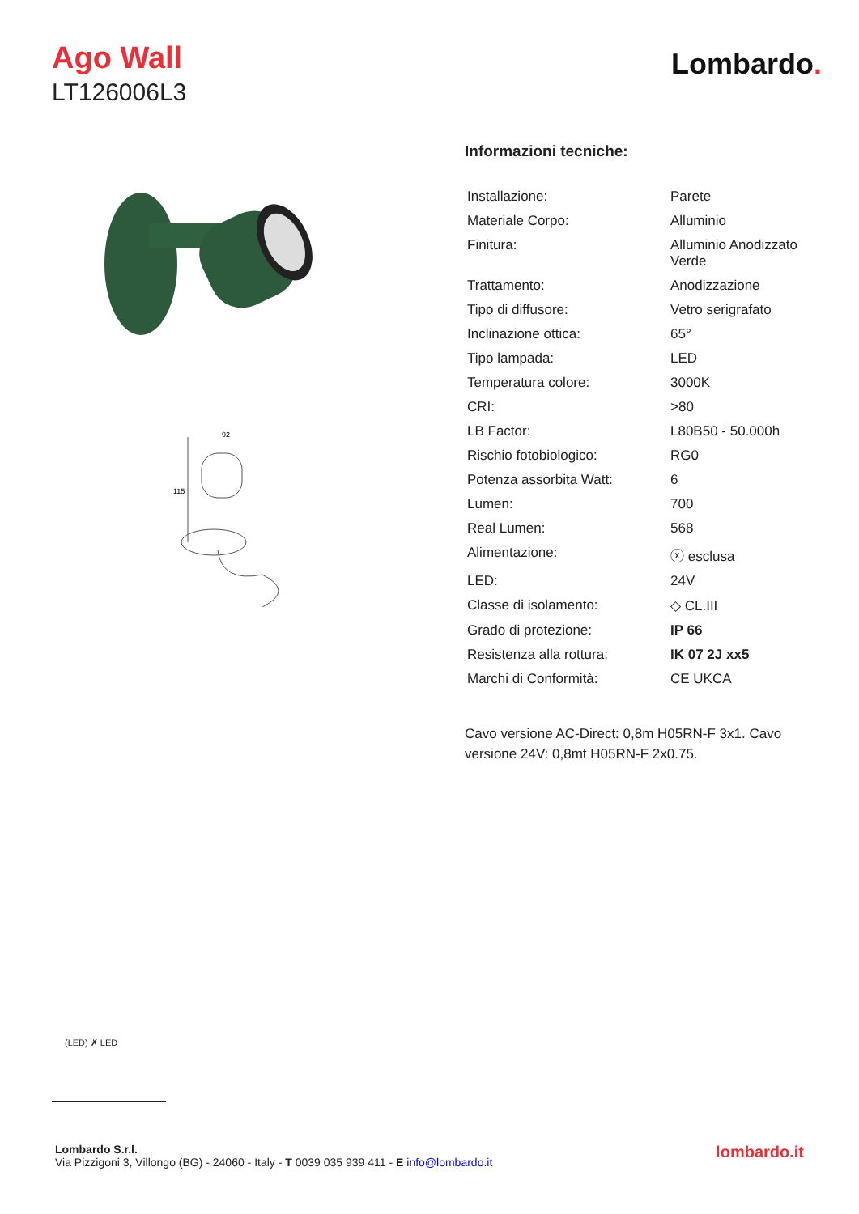Ago Wall
LT126006L3
Lombardo.
115
92
Informazioni tecniche:
| Installazione: | Parete |
| Materiale Corpo: | Alluminio |
| Finitura: | Alluminio Anodizzato Verde |
| Trattamento: | Anodizzazione |
| Tipo di diffusore: | Vetro serigrafato |
| Inclinazione ottica: | 65° |
| Tipo lampada: | LED |
| Temperatura colore: | 3000K |
| CRI: | >80 |
| LB Factor: | L80B50 - 50.000h |
| Rischio fotobiologico: | RG0 |
| Potenza assorbita Watt: | 6 |
| Lumen: | 700 |
| Real Lumen: | 568 |
| Alimentazione: | ⓧ esclusa |
| LED: | 24V |
| Classe di isolamento: | ◇ CL.III |
| Grado di protezione: | IP 66 |
| Resistenza alla rottura: | IK 07 2J xx5 |
| Marchi di Conformità: | CE UKCA |
Cavo versione AC-Direct: 0,8m H05RN-F 3x1. Cavo versione 24V: 0,8mt H05RN-F 2x0.75.
(LED) ✗ LED
Lombardo S.r.l.
Via Pizzigoni 3, Villongo (BG) - 24060 - Italy - T 0039 035 939 411 - E info@lombardo.it
lombardo.it